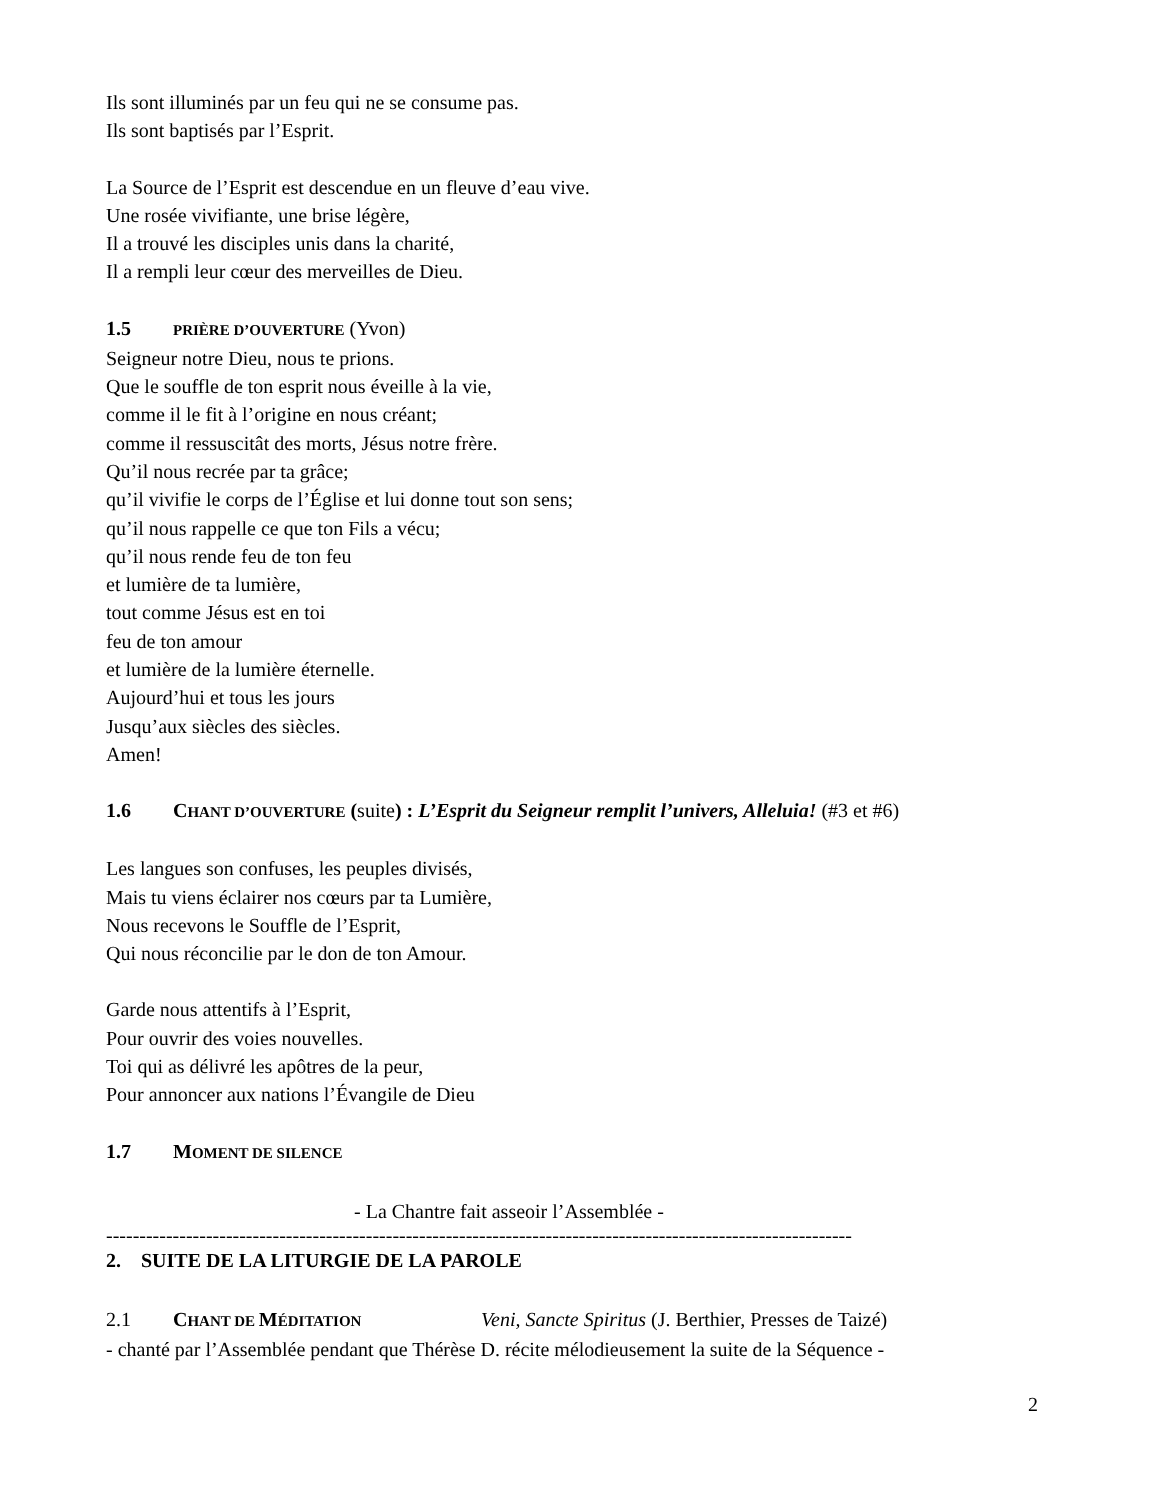Ils sont illuminés par un feu qui ne se consume pas.
Ils sont baptisés par l’Esprit.
La Source de l’Esprit est descendue en un fleuve d’eau vive.
Une rosée vivifiante, une brise légère,
Il a trouvé les disciples unis dans la charité,
Il a rempli leur cœur des merveilles de Dieu.
1.5 PRIÈRE D’OUVERTURE (Yvon)
Seigneur notre Dieu, nous te prions.
Que le souffle de ton esprit nous éveille à la vie,
comme il le fit à l’origine en nous créant;
comme il ressuscitât des morts, Jésus notre frère.
Qu’il nous recrée par ta grâce;
qu’il vivifie le corps de l’Église et lui donne tout son sens;
qu’il nous rappelle ce que ton Fils a vécu;
qu’il nous rende feu de ton feu
et lumière de ta lumière,
tout comme Jésus est en toi
feu de ton amour
et lumière de la lumière éternelle.
Aujourd’hui et tous les jours
Jusqu’aux siècles des siècles.
Amen!
1.6 CHANT D’OUVERTURE (suite) : L’Esprit du Seigneur remplit l’univers, Alleluia! (#3 et #6)
Les langues son confuses, les peuples divisés,
Mais tu viens éclairer nos cœurs par ta Lumière,
Nous recevons le Souffle de l’Esprit,
Qui nous réconcilie par le don de ton Amour.
Garde nous attentifs à l’Esprit,
Pour ouvrir des voies nouvelles.
Toi qui as délivré les apôtres de la peur,
Pour annoncer aux nations l’Évangile de Dieu
1.7 MOMENT DE SILENCE
- La Chantre fait asseoir l’Assemblée -
----------------------------------------------------------------------------------------------------------------
2. SUITE DE LA LITURGIE DE LA PAROLE
2.1 CHANT DE MÉDITATION Veni, Sancte Spiritus (J. Berthier, Presses de Taizé)
- chanté par l’Assemblée pendant que Thérèse D. récite mélodieusement la suite de la Séquence -
2